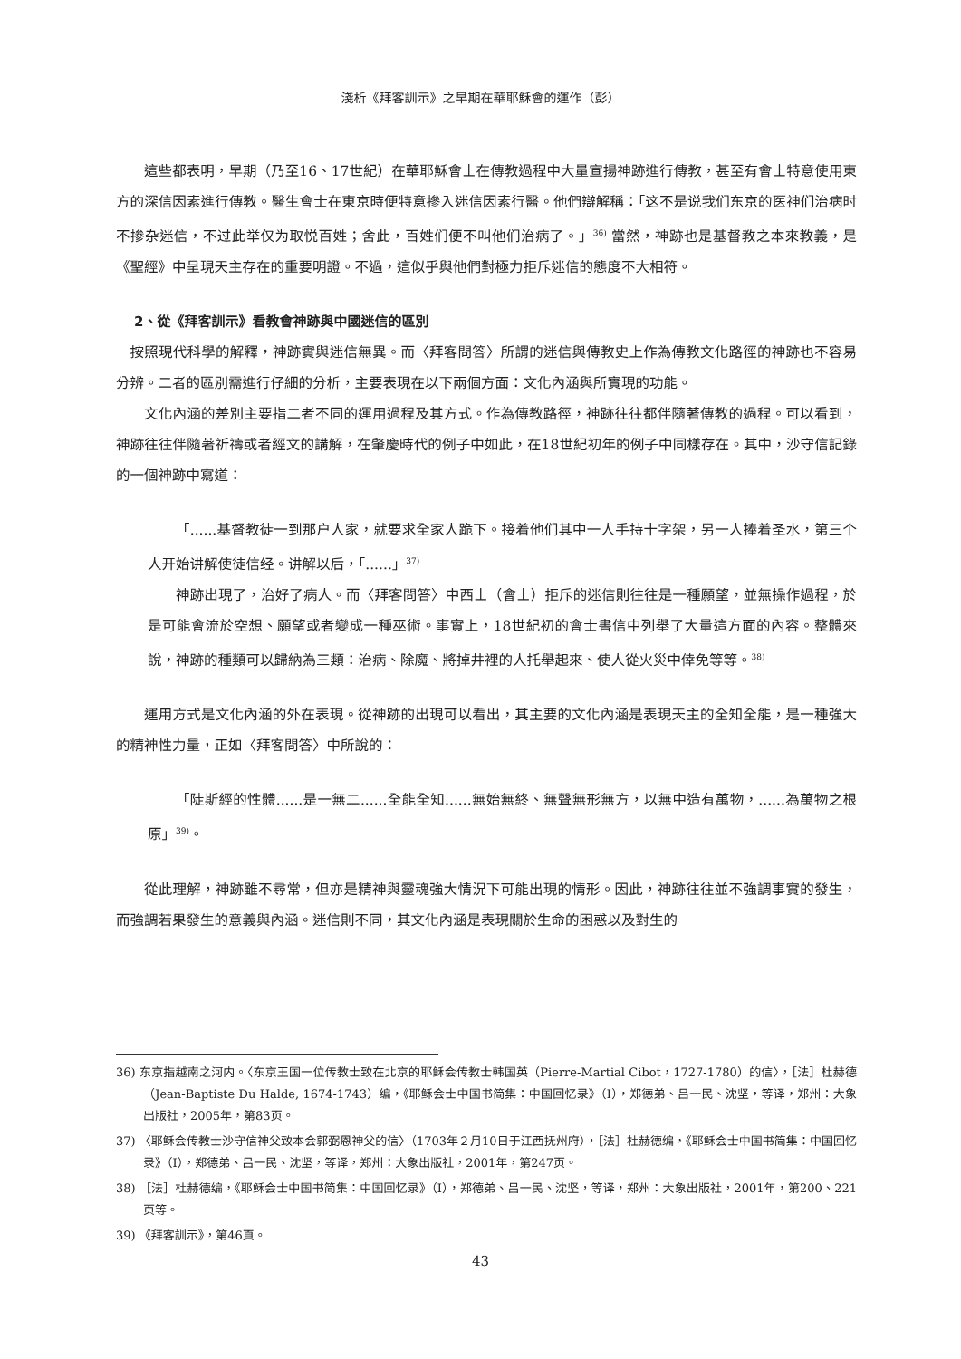淺析《拜客訓示》之早期在華耶穌會的運作（彭）
這些都表明，早期（乃至16、17世紀）在華耶穌會士在傳教過程中大量宣揚神跡進行傳教，甚至有會士特意使用東方的深信因素進行傳教。醫生會士在東京時便特意摻入迷信因素行醫。他們辯解稱：「这不是说我们东京的医神们治病时不掺杂迷信，不过此举仅为取悦百姓；舍此，百姓们便不叫他们治病了。」<sup>36)</sup> 當然，神跡也是基督教之本來教義，是《聖經》中呈現天主存在的重要明證。不過，這似乎與他們對極力拒斥迷信的態度不大相符。
2、從《拜客訓示》看教會神跡與中國迷信的區別
按照現代科學的解釋，神跡實與迷信無異。而〈拜客問答〉所謂的迷信與傳教史上作為傳教文化路徑的神跡也不容易分辨。二者的區別需進行仔細的分析，主要表現在以下兩個方面：文化內涵與所實現的功能。
文化內涵的差別主要指二者不同的運用過程及其方式。作為傳教路徑，神跡往往都伴隨著傳教的過程。可以看到，神跡往往伴隨著祈禱或者經文的講解，在肇慶時代的例子中如此，在18世紀初年的例子中同樣存在。其中，沙守信記錄的一個神跡中寫道：
「......基督教徒一到那户人家，就要求全家人跪下。接着他们其中一人手持十字架，另一人捧着圣水，第三个人开始讲解使徒信经。讲解以后，「......」<sup>37)</sup>
神跡出現了，治好了病人。而〈拜客問答〉中西士（會士）拒斥的迷信則往往是一種願望，並無操作過程，於是可能會流於空想、願望或者變成一種巫術。事實上，18世紀初的會士書信中列舉了大量這方面的內容。整體來說，神跡的種類可以歸納為三類：治病、除魔、將掉井裡的人托舉起來、使人從火災中倖免等等。<sup>38)</sup>
運用方式是文化內涵的外在表現。從神跡的出現可以看出，其主要的文化內涵是表現天主的全知全能，是一種強大的精神性力量，正如〈拜客問答〉中所說的：
「陡斯經的性體......是一無二......全能全知......無始無終、無聲無形無方，以無中造有萬物，......為萬物之根原」<sup>39)</sup>。
從此理解，神跡雖不尋常，但亦是精神與靈魂強大情況下可能出現的情形。因此，神跡往往並不強調事實的發生，而強調若果發生的意義與內涵。迷信則不同，其文化內涵是表現關於生命的困惑以及對生的
36) 东京指越南之河内。〈东京王国一位传教士致在北京的耶稣会传教士韩国英（Pierre-Martial Cibot，1727-1780）的信〉，［法］杜赫德（Jean-Baptiste Du Halde, 1674-1743）编，《耶稣会士中国书简集：中国回忆录》（Ⅰ），郑德弟、吕一民、沈坚，等译，郑州：大象出版社，2005年，第83页。
37) 〈耶稣会传教士沙守信神父致本会郭弼恩神父的信〉（1703年２月10日于江西抚州府），［法］杜赫德编，《耶稣会士中国书简集：中国回忆录》（Ⅰ），郑德弟、吕一民、沈坚，等译，郑州：大象出版社，2001年，第247页。
38) ［法］杜赫德编，《耶稣会士中国书简集：中国回忆录》（Ⅰ），郑德弟、吕一民、沈坚，等译，郑州：大象出版社，2001年，第200、221页等。
39) 《拜客訓示》，第46頁。
43